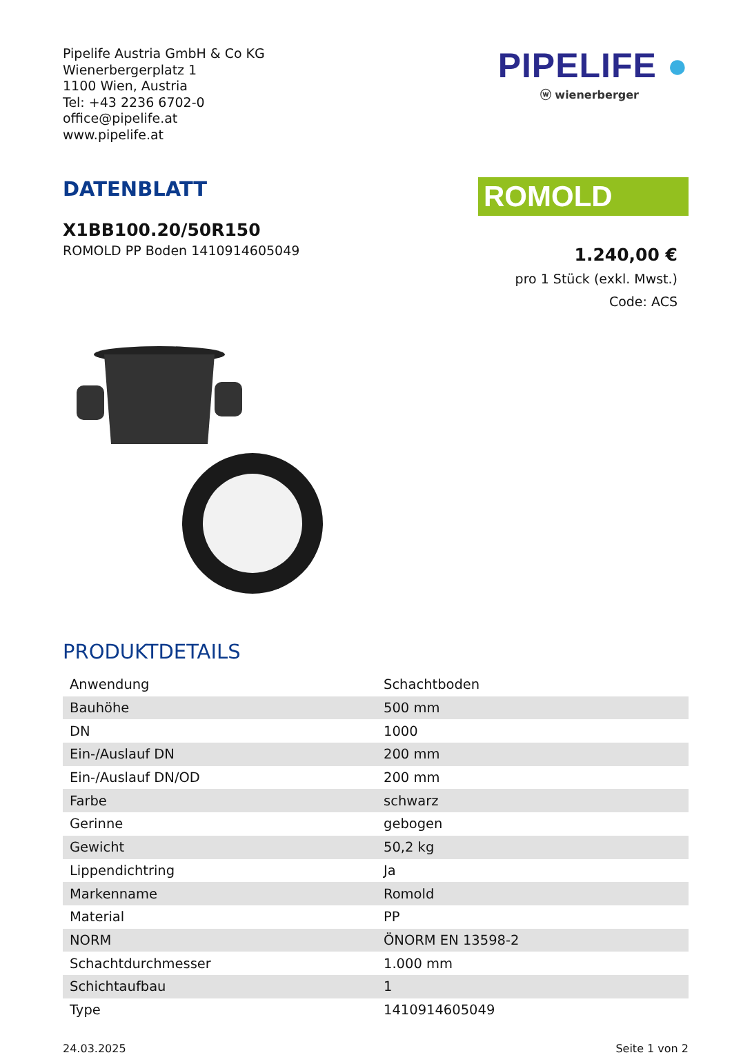Pipelife Austria GmbH & Co KG
Wienerbergerplatz 1
1100 Wien, Austria
Tel: +43 2236 6702-0
office@pipelife.at
www.pipelife.at
PIPELIFE ●
ⓦ wienerberger
DATENBLATT
X1BB100.20/50R150
ROMOLD PP Boden 1410914605049
ROMOLD
1.240,00 €
pro 1 Stück (exkl. Mwst.)
Code: ACS
PRODUKTDETAILS
| Anwendung | Schachtboden |
| Bauhöhe | 500 mm |
| DN | 1000 |
| Ein-/Auslauf DN | 200 mm |
| Ein-/Auslauf DN/OD | 200 mm |
| Farbe | schwarz |
| Gerinne | gebogen |
| Gewicht | 50,2 kg |
| Lippendichtring | Ja |
| Markenname | Romold |
| Material | PP |
| NORM | ÖNORM EN 13598-2 |
| Schachtdurchmesser | 1.000 mm |
| Schichtaufbau | 1 |
| Type | 1410914605049 |
24.03.2025 Seite 1 von 2